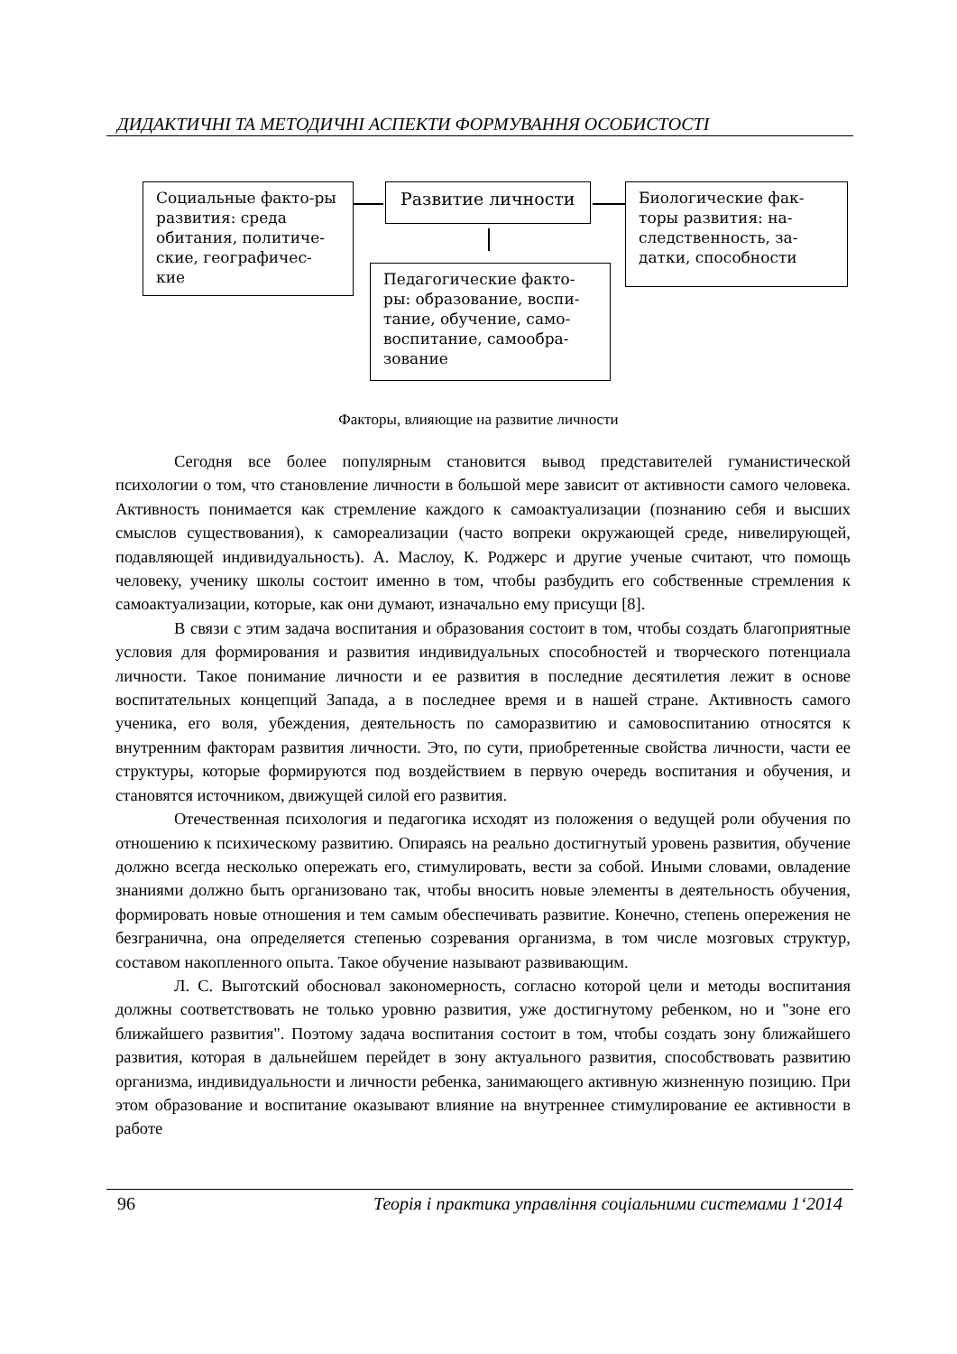ДИДАКТИЧНІ ТА МЕТОДИЧНІ АСПЕКТИ ФОРМУВАННЯ ОСОБИСТОСТІ
Социальные факто-ры развития: среда обитания, политиче-ские, географичес-кие
Развитие личности
Биологические фак-торы развития: на-следственность, за-датки, способности
Педагогические факто-ры: образование, воспи-тание, обучение, само-воспитание, самообра-зование
Факторы, влияющие на развитие личности
Сегодня все более популярным становится вывод представителей гуманистической психологии о том, что становление личности в большой мере зависит от активности самого человека. Активность понимается как стремление каждого к самоактуализации (познанию себя и высших смыслов существования), к самореализации (часто вопреки окружающей среде, нивелирующей, подавляющей индивидуальность). А. Маслоу, К. Роджерс и другие ученые считают, что помощь человеку, ученику школы состоит именно в том, чтобы разбудить его собственные стремления к самоактуализации, которые, как они думают, изначально ему присущи [8].
В связи с этим задача воспитания и образования состоит в том, чтобы создать благоприятные условия для формирования и развития индивидуальных способностей и творческого потенциала личности. Такое понимание личности и ее развития в последние десятилетия лежит в основе воспитательных концепций Запада, а в последнее время и в нашей стране. Активность самого ученика, его воля, убеждения, деятельность по саморазвитию и самовоспитанию относятся к внутренним факторам развития личности. Это, по сути, приобретенные свойства личности, части ее структуры, которые формируются под воздействием в первую очередь воспитания и обучения, и становятся источником, движущей силой его развития.
Отечественная психология и педагогика исходят из положения о ведущей роли обучения по отношению к психическому развитию. Опираясь на реально достигнутый уровень развития, обучение должно всегда несколько опережать его, стимулировать, вести за собой. Иными словами, овладение знаниями должно быть организовано так, чтобы вносить новые элементы в деятельность обучения, формировать новые отношения и тем самым обеспечивать развитие. Конечно, степень опережения не безгранична, она определяется степенью созревания организма, в том числе мозговых структур, составом накопленного опыта. Такое обучение называют развивающим.
Л. С. Выготский обосновал закономерность, согласно которой цели и методы воспитания должны соответствовать не только уровню развития, уже достигнутому ребенком, но и "зоне его ближайшего развития". Поэтому задача воспитания состоит в том, чтобы создать зону ближайшего развития, которая в дальнейшем перейдет в зону актуального развития, способствовать развитию организма, индивидуальности и личности ребенка, занимающего активную жизненную позицию. При этом образование и воспитание оказывают влияние на внутреннее стимулирование ее активности в работе
96 Теорія і практика управління соціальними системами 1‘2014